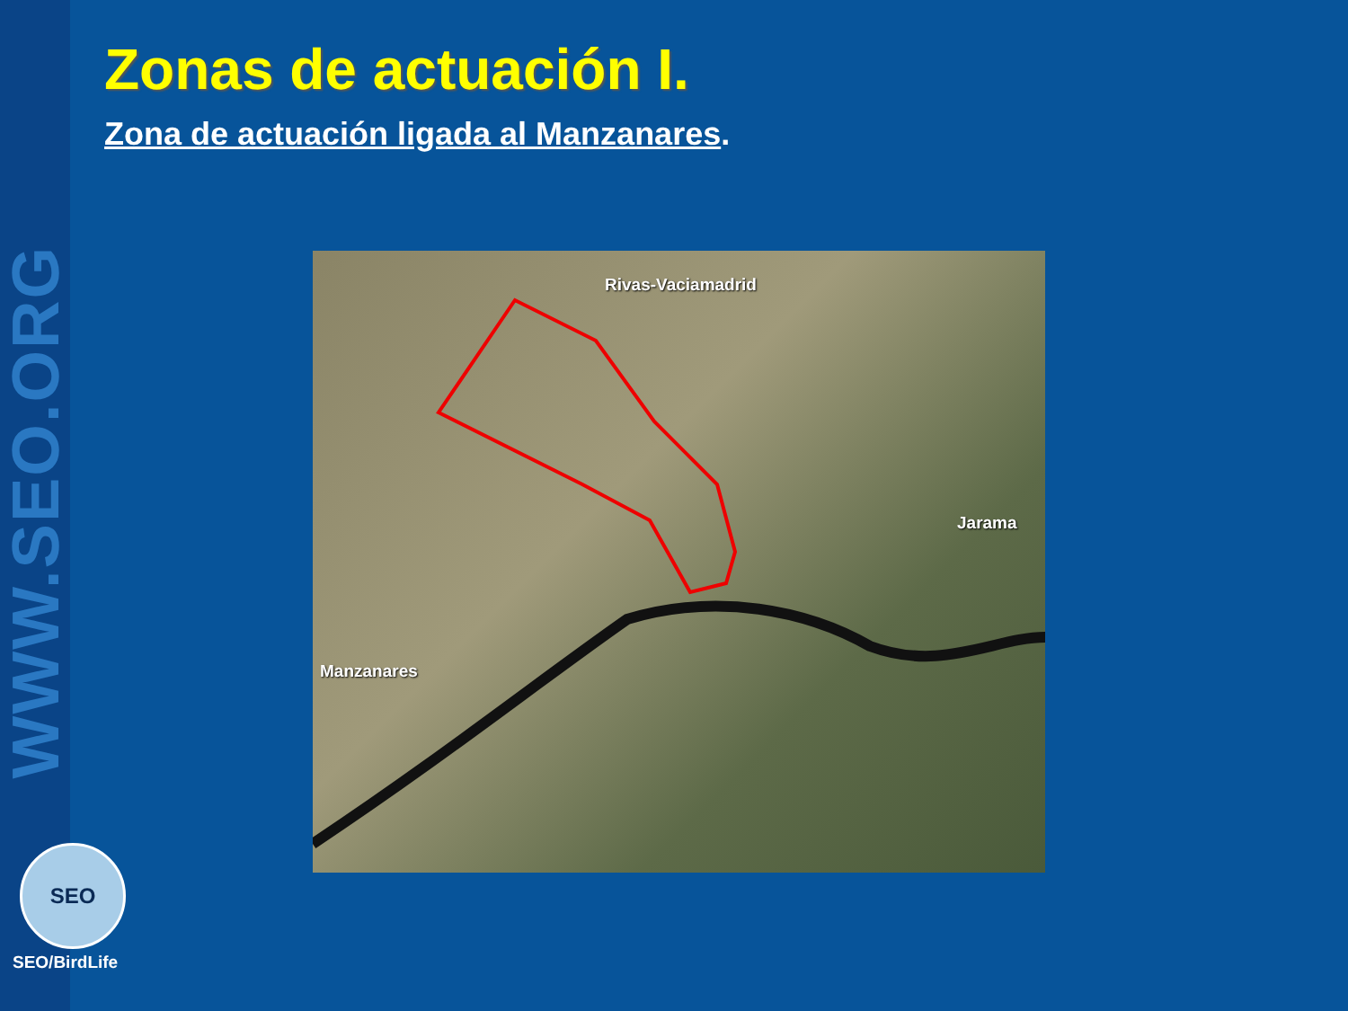WWW.SEO.ORG
Zonas de actuación I.
Zona de actuación ligada al Manzanares.
Rivas-Vaciamadrid
Jarama
Manzanares
SEO
SEO/BirdLife